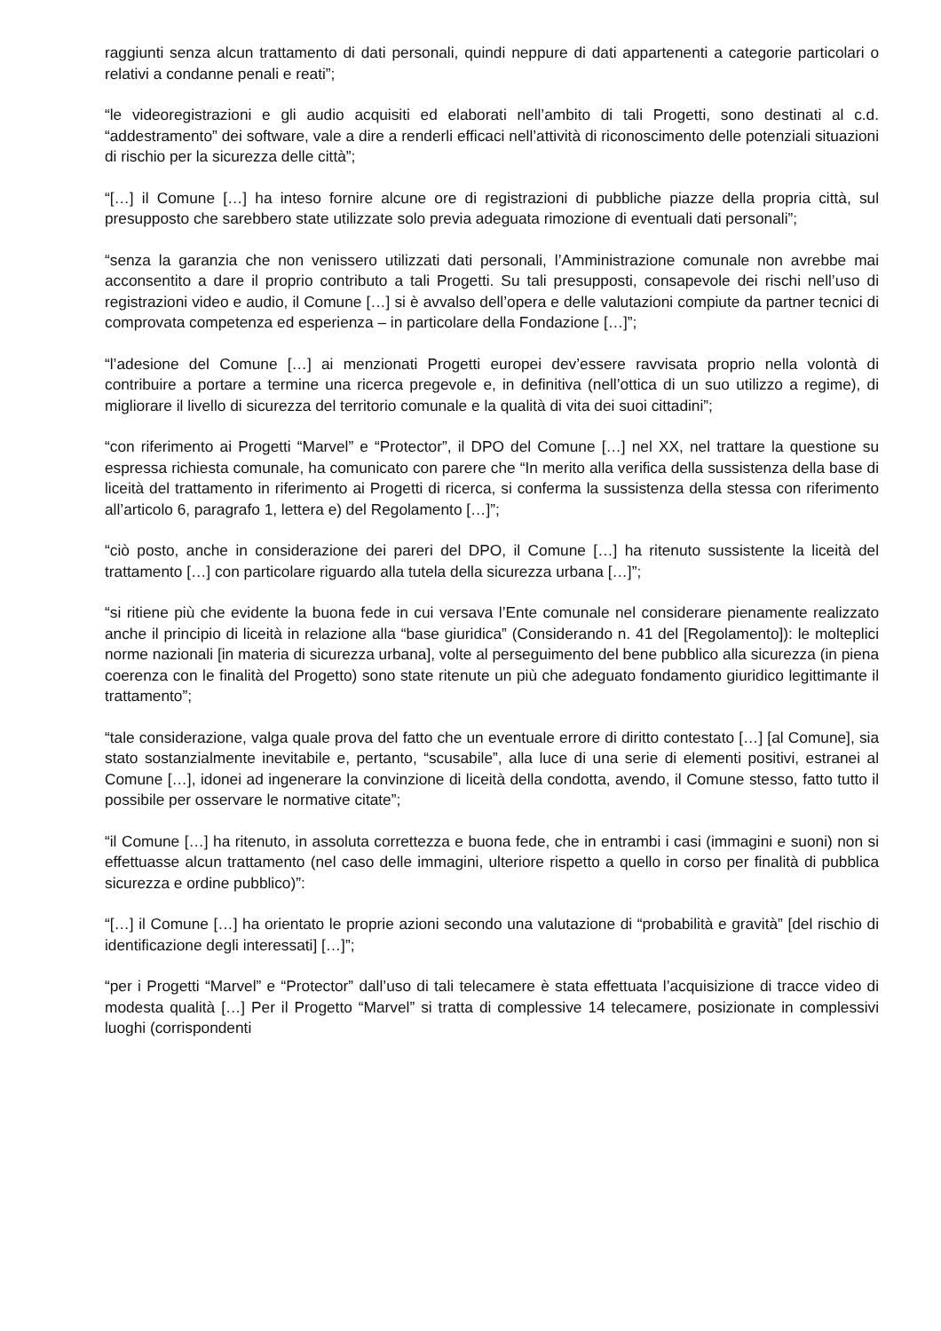raggiunti senza alcun trattamento di dati personali, quindi neppure di dati appartenenti a categorie particolari o relativi a condanne penali e reati”;
“le videoregistrazioni e gli audio acquisiti ed elaborati nell’ambito di tali Progetti, sono destinati al c.d. “addestramento” dei software, vale a dire a renderli efficaci nell’attività di riconoscimento delle potenziali situazioni di rischio per la sicurezza delle città”;
“[…] il Comune […] ha inteso fornire alcune ore di registrazioni di pubbliche piazze della propria città, sul presupposto che sarebbero state utilizzate solo previa adeguata rimozione di eventuali dati personali”;
“senza la garanzia che non venissero utilizzati dati personali, l’Amministrazione comunale non avrebbe mai acconsentito a dare il proprio contributo a tali Progetti. Su tali presupposti, consapevole dei rischi nell’uso di registrazioni video e audio, il Comune […] si è avvalso dell’opera e delle valutazioni compiute da partner tecnici di comprovata competenza ed esperienza – in particolare della Fondazione […]”;
“l’adesione del Comune […] ai menzionati Progetti europei dev’essere ravvisata proprio nella volontà di contribuire a portare a termine una ricerca pregevole e, in definitiva (nell’ottica di un suo utilizzo a regime), di migliorare il livello di sicurezza del territorio comunale e la qualità di vita dei suoi cittadini”;
“con riferimento ai Progetti “Marvel” e “Protector”, il DPO del Comune […] nel XX, nel trattare la questione su espressa richiesta comunale, ha comunicato con parere che “In merito alla verifica della sussistenza della base di liceità del trattamento in riferimento ai Progetti di ricerca, si conferma la sussistenza della stessa con riferimento all’articolo 6, paragrafo 1, lettera e) del Regolamento […]”;
“ciò posto, anche in considerazione dei pareri del DPO, il Comune […] ha ritenuto sussistente la liceità del trattamento […] con particolare riguardo alla tutela della sicurezza urbana […]”;
“si ritiene più che evidente la buona fede in cui versava l’Ente comunale nel considerare pienamente realizzato anche il principio di liceità in relazione alla “base giuridica” (Considerando n. 41 del [Regolamento]): le molteplici norme nazionali [in materia di sicurezza urbana], volte al perseguimento del bene pubblico alla sicurezza (in piena coerenza con le finalità del Progetto) sono state ritenute un più che adeguato fondamento giuridico legittimante il trattamento”;
“tale considerazione, valga quale prova del fatto che un eventuale errore di diritto contestato […] [al Comune], sia stato sostanzialmente inevitabile e, pertanto, “scusabile”, alla luce di una serie di elementi positivi, estranei al Comune […], idonei ad ingenerare la convinzione di liceità della condotta, avendo, il Comune stesso, fatto tutto il possibile per osservare le normative citate”;
“il Comune […] ha ritenuto, in assoluta correttezza e buona fede, che in entrambi i casi (immagini e suoni) non si effettuasse alcun trattamento (nel caso delle immagini, ulteriore rispetto a quello in corso per finalità di pubblica sicurezza e ordine pubblico)”:
“[…] il Comune […] ha orientato le proprie azioni secondo una valutazione di “probabilità e gravità” [del rischio di identificazione degli interessati] […]”;
“per i Progetti “Marvel” e “Protector” dall’uso di tali telecamere è stata effettuata l’acquisizione di tracce video di modesta qualità […] Per il Progetto “Marvel” si tratta di complessive 14 telecamere, posizionate in complessivi luoghi (corrispondenti